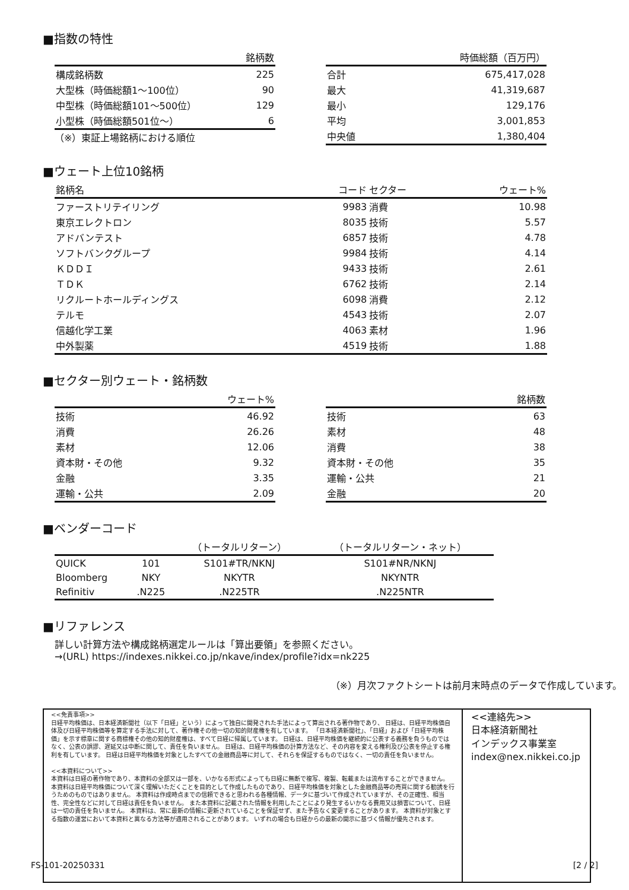■指数の特性
| | 銘柄数 |
| --- | --- |
| 構成銘柄数 | 225 |
| 大型株（時価総額1～100位） | 90 |
| 中型株（時価総額101～500位） | 129 |
| 小型株（時価総額501位～） | 6 |
（※）東証上場銘柄における順位
| | 時価総額（百万円） |
| --- | --- |
| 合計 | 675,417,028 |
| 最大 | 41,319,687 |
| 最小 | 129,176 |
| 平均 | 3,001,853 |
| 中央値 | 1,380,404 |
■ウェート上位10銘柄
| 銘柄名 | コード | セクター | ウェート% |
| --- | --- | --- | --- |
| ファーストリテイリング | 9983 | 消費 | 10.98 |
| 東京エレクトロン | 8035 | 技術 | 5.57 |
| アドバンテスト | 6857 | 技術 | 4.78 |
| ソフトバンクグループ | 9984 | 技術 | 4.14 |
| ＫＤＤＩ | 9433 | 技術 | 2.61 |
| ＴＤＫ | 6762 | 技術 | 2.14 |
| リクルートホールディングス | 6098 | 消費 | 2.12 |
| テルモ | 4543 | 技術 | 2.07 |
| 信越化学工業 | 4063 | 素材 | 1.96 |
| 中外製薬 | 4519 | 技術 | 1.88 |
■セクター別ウェート・銘柄数
| | ウェート% |
| --- | --- |
| 技術 | 46.92 |
| 消費 | 26.26 |
| 素材 | 12.06 |
| 資本財・その他 | 9.32 |
| 金融 | 3.35 |
| 運輸・公共 | 2.09 |
| | 銘柄数 |
| --- | --- |
| 技術 | 63 |
| 素材 | 48 |
| 消費 | 38 |
| 資本財・その他 | 35 |
| 運輸・公共 | 21 |
| 金融 | 20 |
■ベンダーコード
| | | （トータルリターン） | （トータルリターン・ネット） |
| --- | --- | --- | --- |
| QUICK | 101 | S101#TR/NKNJ | S101#NR/NKNJ |
| Bloomberg | NKY | NKYTR | NKYNTR |
| Refinitiv | .N225 | .N225TR | .N225NTR |
■リファレンス
詳しい計算方法や構成銘柄選定ルールは「算出要領」を参照ください。
→(URL) https://indexes.nikkei.co.jp/nkave/index/profile?idx=nk225
（※）月次ファクトシートは前月末時点のデータで作成しています。
<<免責事項>>
日経平均株価は、日本経済新聞社（以下「日経」という）によって独自に開発された手法によって算出される著作物であり、 日経は、日経平均株価自体及び日経平均株価等を算定する手法に対して、著作権その他一切の知的財産権を有しています。 「日本経済新聞社」、「日経」および「日経平均株価」を示す標章に関する商標権その他の知的財産権は、すべて日経に帰属しています。 日経は、日経平均株価を継続的に公表する義務を負うものではなく、公表の誤謬、遅延又は中断に関して、責任を負いません。 日経は、日経平均株価の計算方法など、その内容を変える権利及び公表を停止する権利を有しています。 日経は日経平均株価を対象としたすべての金融商品等に対して、それらを保証するものではなく、一切の責任を負いません。
<<本資料について>>
本資料は日経の著作物であり、本資料の全部又は一部を、いかなる形式によっても日経に無断で複写、複製、転載または流布することができません。 本資料は日経平均株価について深く理解いただくことを目的として作成したものであり、日経平均株価を対象とした金融商品等の売買に関する勧誘を行うためのものではありません。 本資料は作成時点までの信頼できると思われる各種情報、データに基づいて作成されていますが、その正確性、相当性、完全性などに対して日経は責任を負いません。 また本資料に記載された情報を利用したことにより発生するいかなる費用又は損害について、日経は一切の責任を負いません。 本資料は、常に最新の情報に更新されていることを保証せず、また予告なく変更することがあります。 本資料が対象とする指数の運営において本資料と異なる方法等が適用されることがあります。 いずれの場合も日経からの最新の開示に基づく情報が優先されます。
<<連絡先>>
日本経済新聞社
インデックス事業室
index@nex.nikkei.co.jp
FS-101-20250331 [2 / 2]